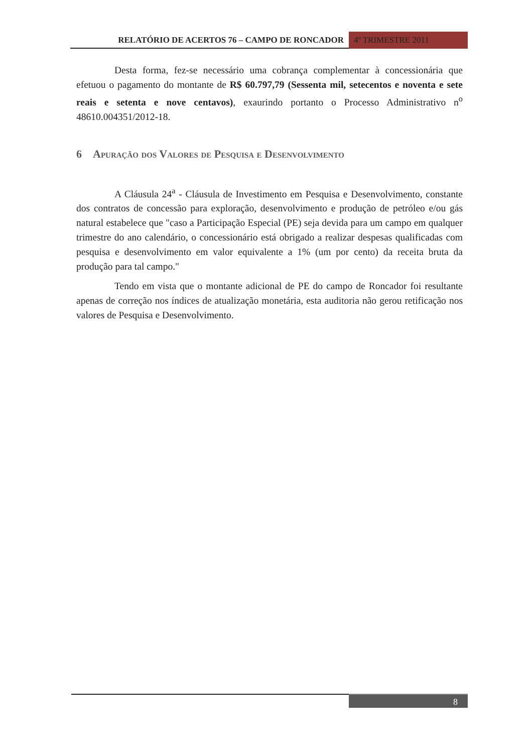RELATÓRIO DE ACERTOS 76 – CAMPO DE RONCADOR
4º TRIMESTRE 2011
Desta forma, fez-se necessário uma cobrança complementar à concessionária que efetuou o pagamento do montante de R$ 60.797,79 (Sessenta mil, setecentos e noventa e sete reais e setenta e nove centavos), exaurindo portanto o Processo Administrativo n<sup>o</sup> 48610.004351/2012-18.
6 Apuração dos Valores de Pesquisa e Desenvolvimento
A Cláusula 24<sup>a</sup> - Cláusula de Investimento em Pesquisa e Desenvolvimento, constante dos contratos de concessão para exploração, desenvolvimento e produção de petróleo e/ou gás natural estabelece que "caso a Participação Especial (PE) seja devida para um campo em qualquer trimestre do ano calendário, o concessionário está obrigado a realizar despesas qualificadas com pesquisa e desenvolvimento em valor equivalente a 1% (um por cento) da receita bruta da produção para tal campo."
Tendo em vista que o montante adicional de PE do campo de Roncador foi resultante apenas de correção nos índices de atualização monetária, esta auditoria não gerou retificação nos valores de Pesquisa e Desenvolvimento.
8